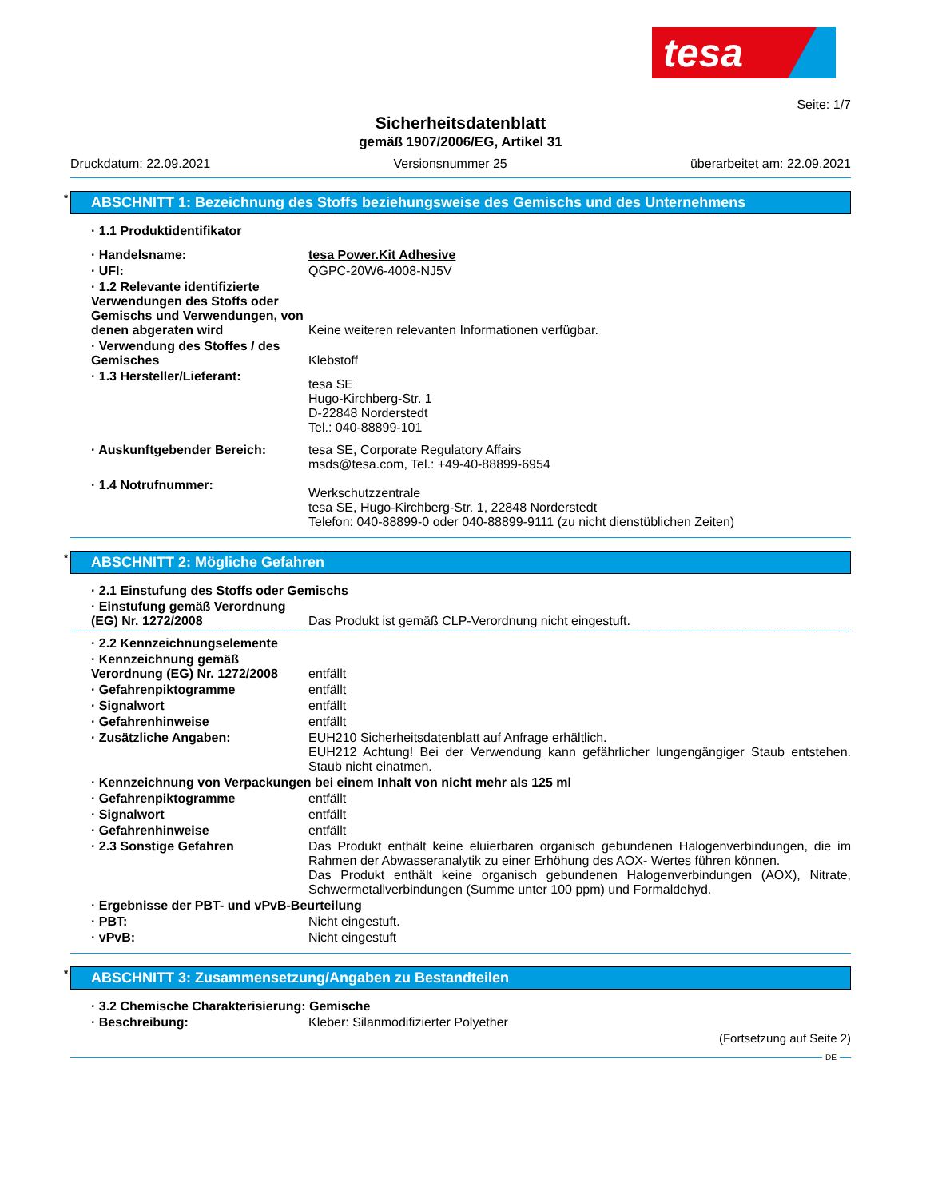tesa
Seite: 1/7
Sicherheitsdatenblatt
gemäß 1907/2006/EG, Artikel 31
Druckdatum: 22.09.2021 Versionsnummer 25 überarbeitet am: 22.09.2021
* ABSCHNITT 1: Bezeichnung des Stoffs beziehungsweise des Gemischs und des Unternehmens
· 1.1 Produktidentifikator
· Handelsname: tesa Power.Kit Adhesive
· UFI: QGPC-20W6-4008-NJ5V
· 1.2 Relevante identifizierte Verwendungen des Stoffs oder Gemischs und Verwendungen, von denen abgeraten wird
Keine weiteren relevanten Informationen verfügbar.
· Verwendung des Stoffes / des Gemisches
Klebstoff
· 1.3 Hersteller/Lieferant:
tesa SE
Hugo-Kirchberg-Str. 1
D-22848 Norderstedt
Tel.: 040-88899-101
· Auskunftgebender Bereich: tesa SE, Corporate Regulatory Affairs
msds@tesa.com, Tel.: +49-40-88899-6954
· 1.4 Notrufnummer:
Werkschutzzentrale
tesa SE, Hugo-Kirchberg-Str. 1, 22848 Norderstedt
Telefon: 040-88899-0 oder 040-88899-9111 (zu nicht dienstüblichen Zeiten)
* ABSCHNITT 2: Mögliche Gefahren
· 2.1 Einstufung des Stoffs oder Gemischs
· Einstufung gemäß Verordnung (EG) Nr. 1272/2008
Das Produkt ist gemäß CLP-Verordnung nicht eingestuft.
· 2.2 Kennzeichnungselemente
· Kennzeichnung gemäß Verordnung (EG) Nr. 1272/2008
entfällt
· Gefahrenpiktogramme entfällt
· Signalwort entfällt
· Gefahrenhinweise entfällt
· Zusätzliche Angaben: EUH210 Sicherheitsdatenblatt auf Anfrage erhältlich.
EUH212 Achtung! Bei der Verwendung kann gefährlicher lungengängiger Staub entstehen. Staub nicht einatmen.
· Kennzeichnung von Verpackungen bei einem Inhalt von nicht mehr als 125 ml
· Gefahrenpiktogramme entfällt
· Signalwort entfällt
· Gefahrenhinweise entfällt
· 2.3 Sonstige Gefahren Das Produkt enthält keine eluierbaren organisch gebundenen Halogenverbindungen, die im Rahmen der Abwasseranalytik zu einer Erhöhung des AOX- Wertes führen können.
Das Produkt enthält keine organisch gebundenen Halogenverbindungen (AOX), Nitrate, Schwermetallverbindungen (Summe unter 100 ppm) und Formaldehyd.
· Ergebnisse der PBT- und vPvB-Beurteilung
· PBT: Nicht eingestuft.
· vPvB: Nicht eingestuft
* ABSCHNITT 3: Zusammensetzung/Angaben zu Bestandteilen
· 3.2 Chemische Charakterisierung: Gemische
· Beschreibung: Kleber: Silanmodifizierter Polyether
(Fortsetzung auf Seite 2)
DE